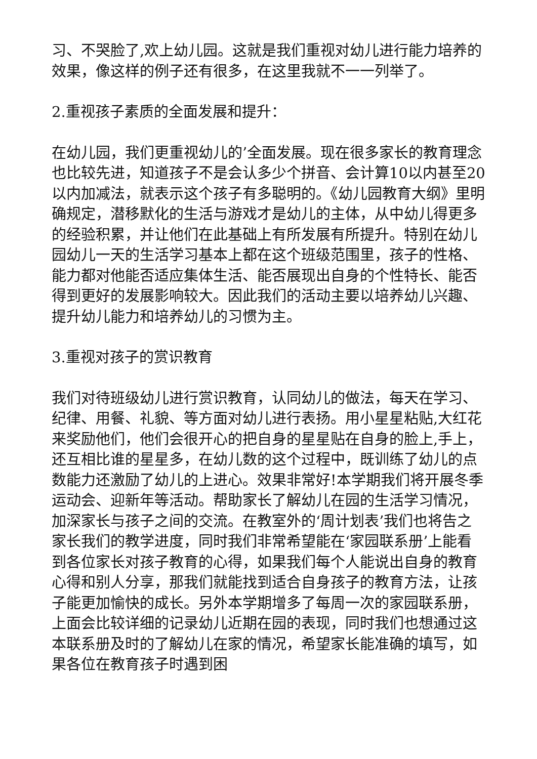习、不哭脸了,欢上幼儿园。这就是我们重视对幼儿进行能力培养的效果，像这样的例子还有很多，在这里我就不一一列举了。
2.重视孩子素质的全面发展和提升：
在幼儿园，我们更重视幼儿的’全面发展。现在很多家长的教育理念也比较先进，知道孩子不是会认多少个拼音、会计算10以内甚至20以内加减法，就表示这个孩子有多聪明的。《幼儿园教育大纲》里明确规定，潜移默化的生活与游戏才是幼儿的主体，从中幼儿得更多的经验积累，并让他们在此基础上有所发展有所提升。特别在幼儿园幼儿一天的生活学习基本上都在这个班级范围里，孩子的性格、能力都对他能否适应集体生活、能否展现出自身的个性特长、能否得到更好的发展影响较大。因此我们的活动主要以培养幼儿兴趣、提升幼儿能力和培养幼儿的习惯为主。
3.重视对孩子的赏识教育
我们对待班级幼儿进行赏识教育，认同幼儿的做法，每天在学习、纪律、用餐、礼貌、等方面对幼儿进行表扬。用小星星粘贴,大红花来奖励他们，他们会很开心的把自身的星星贴在自身的脸上,手上，还互相比谁的星星多，在幼儿数的这个过程中，既训练了幼儿的点数能力还激励了幼儿的上进心。效果非常好!本学期我们将开展冬季运动会、迎新年等活动。帮助家长了解幼儿在园的生活学习情况，加深家长与孩子之间的交流。在教室外的‘周计划表’我们也将告之家长我们的教学进度，同时我们非常希望能在‘家园联系册’上能看到各位家长对孩子教育的心得，如果我们每个人能说出自身的教育心得和别人分享，那我们就能找到适合自身孩子的教育方法，让孩子能更加愉快的成长。另外本学期增多了每周一次的家园联系册，上面会比较详细的记录幼儿近期在园的表现，同时我们也想通过这本联系册及时的了解幼儿在家的情况，希望家长能准确的填写，如果各位在教育孩子时遇到困